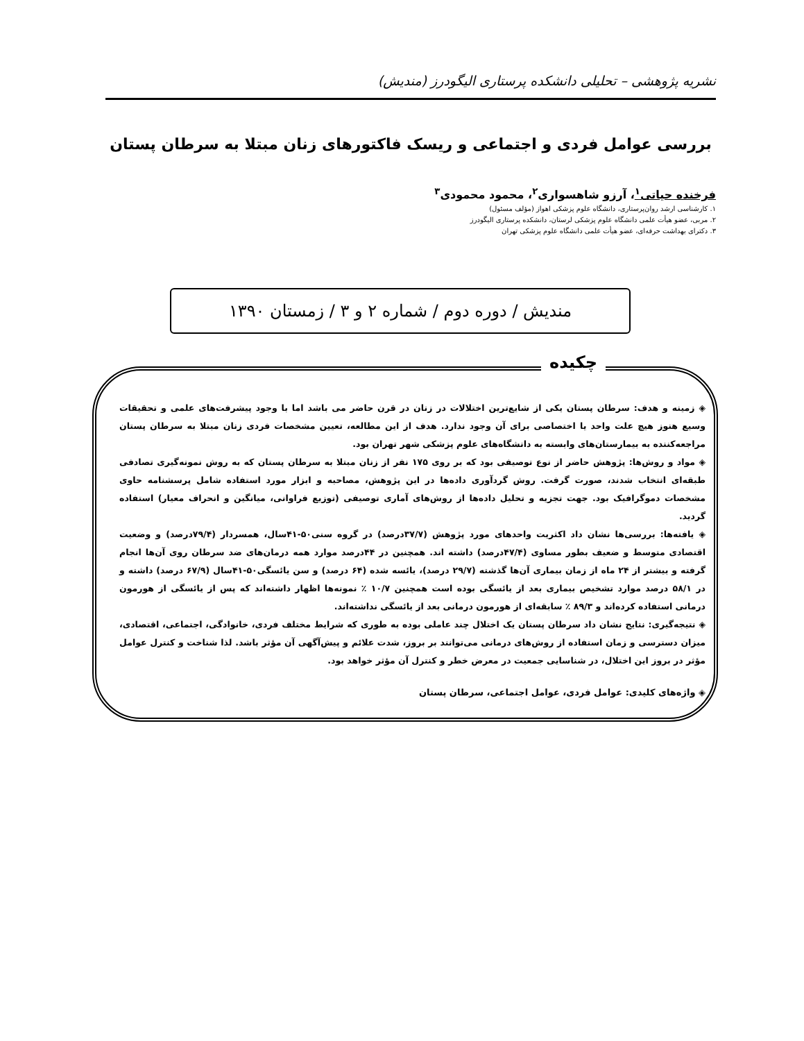نشریه پژوهشی – تحلیلی دانشکده پرستاری الیگودرز (مندیش)
بررسی عوامل فردی و اجتماعی و ریسک فاکتورهای زنان مبتلا به سرطان پستان
فرخنده حیاتی<sup>۱</sup>، آرزو شاهسواری<sup>۲</sup>، محمود محمودی<sup>۳</sup>
۱. کارشناسی ارشد روان‌پرستاری، دانشگاه علوم پزشکی اهواز (مؤلف مسئول)
۲. مربی، عضو هیأت علمی دانشگاه علوم پزشکی لرستان، دانشکده پرستاری الیگودرز
۳. دکترای بهداشت حرفه‌ای، عضو هیأت علمی دانشگاه علوم پزشکی تهران
مندیش / دوره دوم / شماره ۲ و ۳ / زمستان ۱۳۹۰
چکیده
◈ زمینه و هدف: سرطان پستان یکی از شایع‌ترین اختلالات در زنان در قرن حاضر می باشد اما با وجود پیشرفت‌های علمی و تحقیقات وسیع هنوز هیچ علت واحد یا اختصاصی برای آن وجود ندارد. هدف از این مطالعه، تعیین مشخصات فردی زنان مبتلا به سرطان پستان مراجعه‌کننده به بیمارستان‌های وابسته به دانشگاه‌های علوم پزشکی شهر تهران بود.
◈ مواد و روش‌ها: پژوهش حاضر از نوع توصیفی بود که بر روی ۱۷۵ نفر از زنان مبتلا به سرطان پستان که به روش نمونه‌گیری تصادفی طبقه‌ای انتخاب شدند، صورت گرفت. روش گردآوری داده‌ها در این پژوهش، مصاحبه و ابزار مورد استفاده شامل پرسشنامه حاوی مشخصات دموگرافیک بود. جهت تجزیه و تحلیل داده‌ها از روش‌های آماری توصیفی (توزیع فراوانی، میانگین و انحراف معیار) استفاده گردید.
◈ یافته‌ها: بررسی‌ها نشان داد اکثریت واحدهای مورد پژوهش (۳۷/۷درصد) در گروه سنی۵۰-۴۱سال، همسردار (۷۹/۴درصد) و وضعیت اقتصادی متوسط و ضعیف بطور مساوی (۴۷/۴درصد) داشته اند. همچنین در ۴۴درصد موارد همه درمان‌های ضد سرطان روی آن‌ها انجام گرفته و بیشتر از ۲۴ ماه از زمان بیماری آن‌ها گذشته (۲۹/۷ درصد)، یائسه شده (۶۴ درصد) و سن یائسگی۵۰-۴۱سال (۶۷/۹ درصد) داشته و در ۵۸/۱ درصد موارد تشخیص بیماری بعد از یائسگی بوده است همچنین ۱۰/۷ ٪ نمونه‌ها اظهار داشته‌اند که پس از یائسگی از هورمون درمانی استفاده کرده‌اند و ۸۹/۳ ٪ سابقه‌ای از هورمون درمانی بعد از یائسگی نداشته‌اند.
◈ نتیجه‌گیری: نتایج نشان داد سرطان پستان یک اختلال چند عاملی بوده به طوری که شرایط مختلف فردی، خانوادگی، اجتماعی، اقتصادی، میزان دسترسی و زمان استفاده از روش‌های درمانی می‌توانند بر بروز، شدت علائم و پیش‌آگهی آن مؤثر باشد. لذا شناخت و کنترل عوامل مؤثر در بروز این اختلال، در شناسایی جمعیت در معرض خطر و کنترل آن مؤثر خواهد بود.
◈ واژه‌های کلیدی: عوامل فردی، عوامل اجتماعی، سرطان پستان